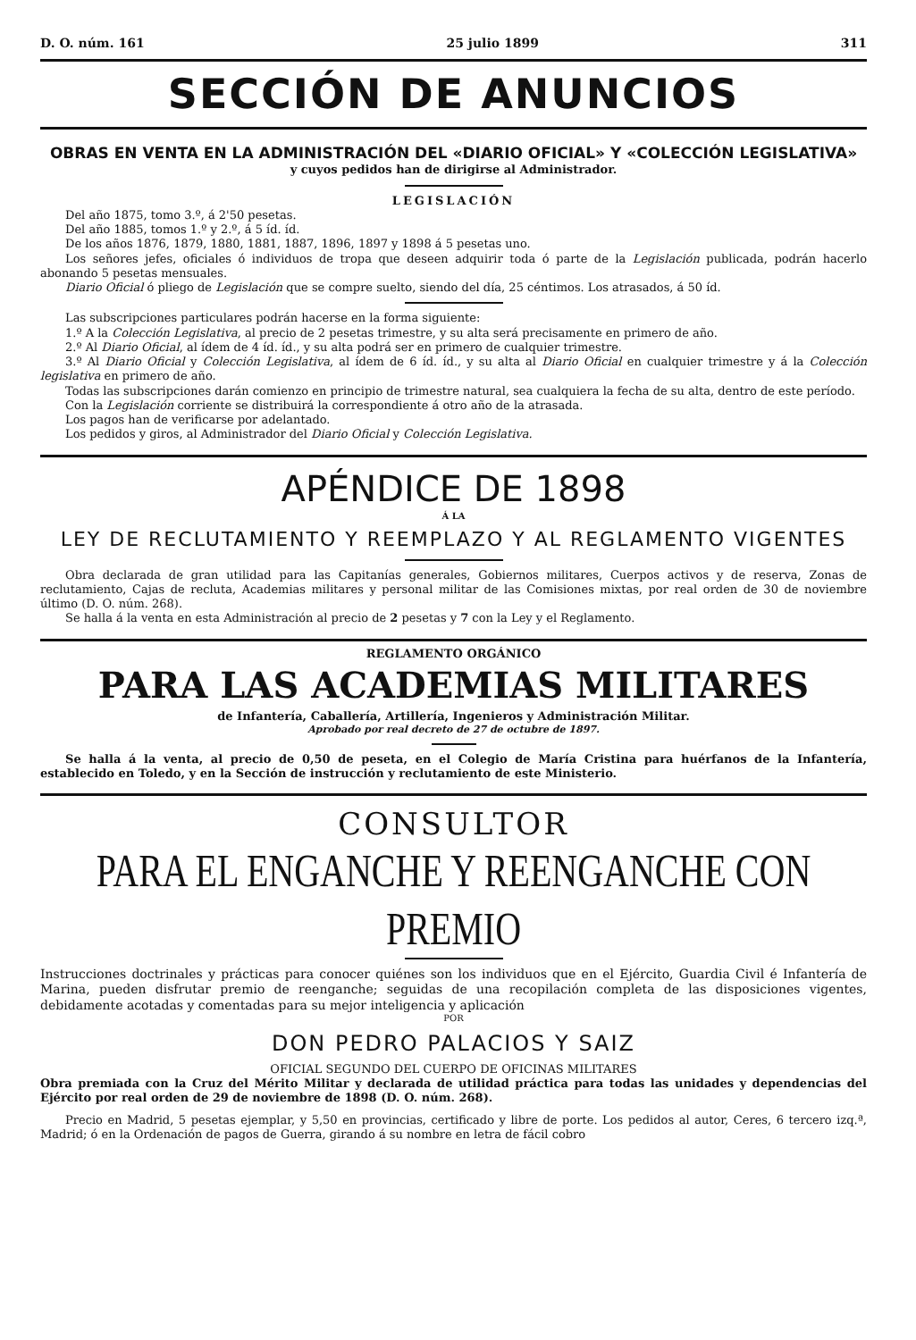D. O. núm. 161 25 julio 1899 311
SECCIÓN DE ANUNCIOS
OBRAS EN VENTA EN LA ADMINISTRACIÓN DEL «DIARIO OFICIAL» Y «COLECCIÓN LEGISLATIVA»
y cuyos pedidos han de dirigirse al Administrador.
LEGISLACIÓN
Del año 1875, tomo 3.º, á 2'50 pesetas.
Del año 1885, tomos 1.º y 2.º, á 5 íd. íd.
De los años 1876, 1879, 1880, 1881, 1887, 1896, 1897 y 1898 á 5 pesetas uno.
Los señores jefes, oficiales ó individuos de tropa que deseen adquirir toda ó parte de la Legislación publicada, podrán hacerlo abonando 5 pesetas mensuales.
Diario Oficial ó pliego de Legislación que se compre suelto, siendo del día, 25 céntimos. Los atrasados, á 50 íd.
Las subscripciones particulares podrán hacerse en la forma siguiente:
1.º A la Colección Legislativa, al precio de 2 pesetas trimestre, y su alta será precisamente en primero de año.
2.º Al Diario Oficial, al ídem de 4 íd. íd., y su alta podrá ser en primero de cualquier trimestre.
3.º Al Diario Oficial y Colección Legislativa, al ídem de 6 íd. íd., y su alta al Diario Oficial en cualquier trimestre y á la Colección legislativa en primero de año.
Todas las subscripciones darán comienzo en principio de trimestre natural, sea cualquiera la fecha de su alta, dentro de este período.
Con la Legislación corriente se distribuirá la correspondiente á otro año de la atrasada.
Los pagos han de verificarse por adelantado.
Los pedidos y giros, al Administrador del Diario Oficial y Colección Legislativa.
APÉNDICE DE 1898
Á LA
LEY DE RECLUTAMIENTO Y REEMPLAZO Y AL REGLAMENTO VIGENTES
Obra declarada de gran utilidad para las Capitanías generales, Gobiernos militares, Cuerpos activos y de reserva, Zonas de reclutamiento, Cajas de recluta, Academias militares y personal militar de las Comisiones mixtas, por real orden de 30 de noviembre último (D. O. núm. 268).
Se halla á la venta en esta Administración al precio de 2 pesetas y 7 con la Ley y el Reglamento.
REGLAMENTO ORGÁNICO
PARA LAS ACADEMIAS MILITARES
de Infantería, Caballería, Artillería, Ingenieros y Administración Militar.
Aprobado por real decreto de 27 de octubre de 1897.
Se halla á la venta, al precio de 0,50 de peseta, en el Colegio de María Cristina para huérfanos de la Infantería, establecido en Toledo, y en la Sección de instrucción y reclutamiento de este Ministerio.
CONSULTOR
PARA EL ENGANCHE Y REENGANCHE CON PREMIO
Instrucciones doctrinales y prácticas para conocer quiénes son los individuos que en el Ejército, Guardia Civil é Infantería de Marina, pueden disfrutar premio de reenganche; seguidas de una recopilación completa de las disposiciones vigentes, debidamente acotadas y comentadas para su mejor inteligencia y aplicación
POR
DON PEDRO PALACIOS Y SAIZ
OFICIAL SEGUNDO DEL CUERPO DE OFICINAS MILITARES
Obra premiada con la Cruz del Mérito Militar y declarada de utilidad práctica para todas las unidades y dependencias del Ejército por real orden de 29 de noviembre de 1898 (D. O. núm. 268).
Precio en Madrid, 5 pesetas ejemplar, y 5,50 en provincias, certificado y libre de porte. Los pedidos al autor, Ceres, 6 tercero izq.ª, Madrid; ó en la Ordenación de pagos de Guerra, girando á su nombre en letra de fácil cobro